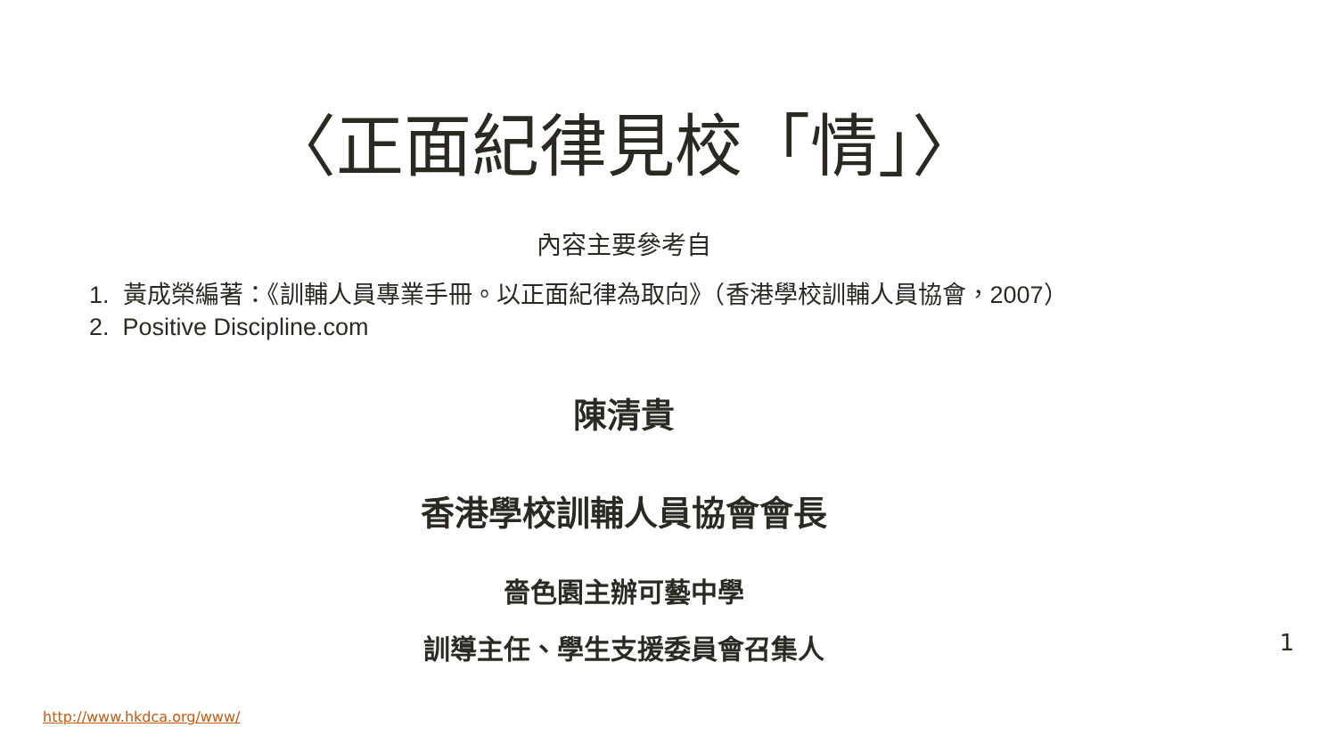〈正面紀律見校「情」〉
內容主要參考自
1. 黃成榮編著：《訓輔人員專業手冊。以正面紀律為取向》（香港學校訓輔人員協會，2007）
2. Positive Discipline.com
陳清貴
香港學校訓輔人員協會會長
嗇色園主辦可藝中學
訓導主任、學生支援委員會召集人
1
http://www.hkdca.org/www/